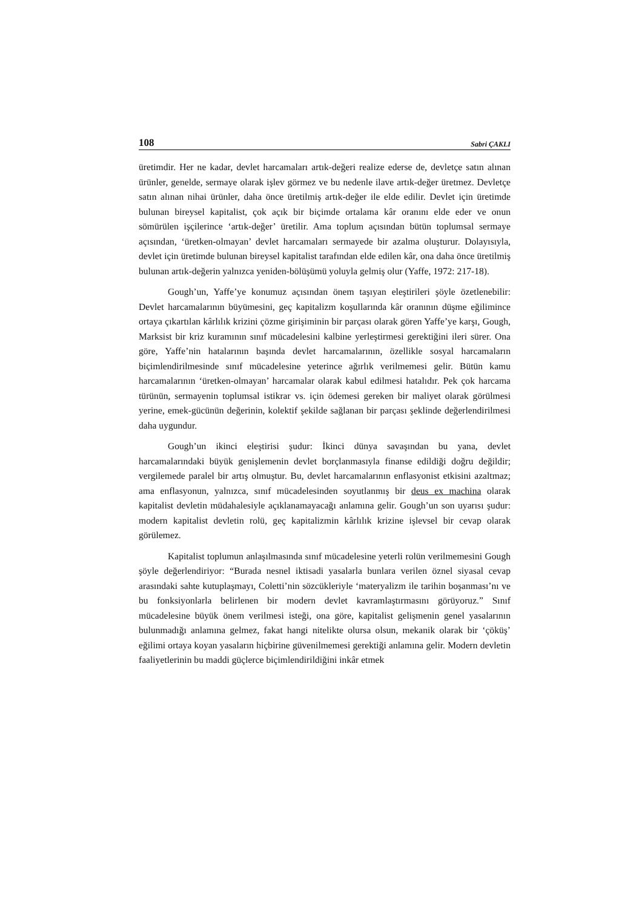108 Sabri ÇAKLI
üretimdir. Her ne kadar, devlet harcamaları artık-değeri realize ederse de, devletçe satın alınan ürünler, genelde, sermaye olarak işlev görmez ve bu nedenle ilave artık-değer üretmez. Devletçe satın alınan nihai ürünler, daha önce üretilmiş artık-değer ile elde edilir. Devlet için üretimde bulunan bireysel kapitalist, çok açık bir biçimde ortalama kâr oranını elde eder ve onun sömürülen işçilerince ‘artık-değer’ üretilir. Ama toplum açısından bütün toplumsal sermaye açısından, ‘üretken-olmayan’ devlet harcamaları sermayede bir azalma oluşturur. Dolayısıyla, devlet için üretimde bulunan bireysel kapitalist tarafından elde edilen kâr, ona daha önce üretilmiş bulunan artık-değerin yalnızca yeniden-bölüşümü yoluyla gelmiş olur (Yaffe, 1972: 217-18).
Gough’un, Yaffe’ye konumuz açısından önem taşıyan eleştirileri şöyle özetlenebilir: Devlet harcamalarının büyümesini, geç kapitalizm koşullarında kâr oranının düşme eğilimince ortaya çıkartılan kârlılık krizini çözme girişiminin bir parçası olarak gören Yaffe’ye karşı, Gough, Marksist bir kriz kuramının sınıf mücadelesini kalbine yerleştirmesi gerektiğini ileri sürer. Ona göre, Yaffe’nin hatalarının başında devlet harcamalarının, özellikle sosyal harcamaların biçimlendirilmesinde sınıf mücadelesine yeterince ağırlık verilmemesi gelir. Bütün kamu harcamalarının ‘üretken-olmayan’ harcamalar olarak kabul edilmesi hatalıdır. Pek çok harcama türünün, sermayenin toplumsal istikrar vs. için ödemesi gereken bir maliyet olarak görülmesi yerine, emek-gücünün değerinin, kolektif şekilde sağlanan bir parçası şeklinde değerlendirilmesi daha uygundur.
Gough’un ikinci eleştirisi şudur: İkinci dünya savaşından bu yana, devlet harcamalarındaki büyük genişlemenin devlet borçlanmasıyla finanse edildiği doğru değildir; vergilemede paralel bir artış olmuştur. Bu, devlet harcamalarının enflasyonist etkisini azaltmaz; ama enflasyonun, yalnızca, sınıf mücadelesinden soyutlanmış bir deus ex machina olarak kapitalist devletin müdahalesiyle açıklanamayacağı anlamına gelir. Gough’un son uyarısı şudur: modern kapitalist devletin rolü, geç kapitalizmin kârlılık krizine işlevsel bir cevap olarak görülemez.
Kapitalist toplumun anlaşılmasında sınıf mücadelesine yeterli rolün verilmemesini Gough şöyle değerlendiriyor: “Burada nesnel iktisadi yasalarla bunlara verilen öznel siyasal cevap arasındaki sahte kutuplaşmayı, Coletti’nin sözcükleriyle ‘materyalizm ile tarihin boşanması’nı ve bu fonksiyonlarla belirlenen bir modern devlet kavramlaştırmasını görüyoruz.” Sınıf mücadelesine büyük önem verilmesi isteği, ona göre, kapitalist gelişmenin genel yasalarının bulunmadığı anlamına gelmez, fakat hangi nitelikte olursa olsun, mekanik olarak bir ‘çöküş’ eğilimi ortaya koyan yasaların hiçbirine güvenilmemesi gerektiği anlamına gelir. Modern devletin faaliyetlerinin bu maddi güçlerce biçimlendirildiğini inkâr etmek